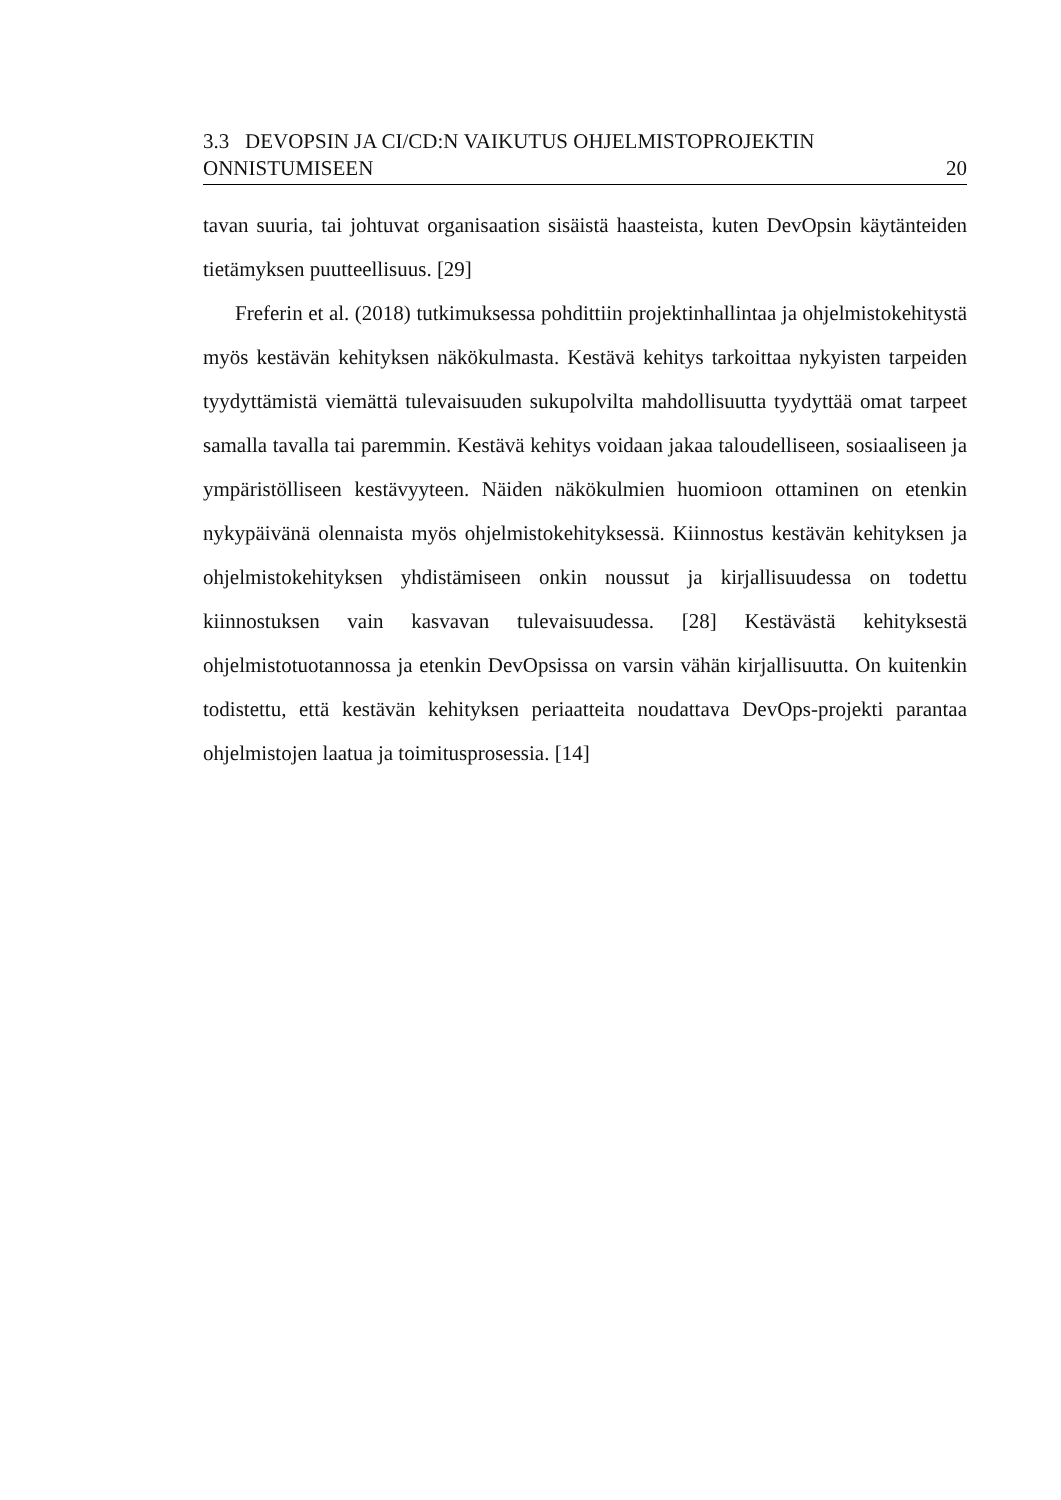3.3 DEVOPSIN JA CI/CD:N VAIKUTUS OHJELMISTOPROJEKTIN
ONNISTUMISEEN 20
tavan suuria, tai johtuvat organisaation sisäistä haasteista, kuten DevOpsin käytänteiden tietämyksen puutteellisuus. [29]
Freferin et al. (2018) tutkimuksessa pohdittiin projektinhallintaa ja ohjelmistokehitystä myös kestävän kehityksen näkökulmasta. Kestävä kehitys tarkoittaa nykyisten tarpeiden tyydyttämistä viemättä tulevaisuuden sukupolvilta mahdollisuutta tyydyttää omat tarpeet samalla tavalla tai paremmin. Kestävä kehitys voidaan jakaa taloudelliseen, sosiaaliseen ja ympäristölliseen kestävyyteen. Näiden näkökulmien huomioon ottaminen on etenkin nykypäivänä olennaista myös ohjelmistokehityksessä. Kiinnostus kestävän kehityksen ja ohjelmistokehityksen yhdistämiseen onkin noussut ja kirjallisuudessa on todettu kiinnostuksen vain kasvavan tulevaisuudessa. [28] Kestävästä kehityksestä ohjelmistotuotannossa ja etenkin DevOpsissa on varsin vähän kirjallisuutta. On kuitenkin todistettu, että kestävän kehityksen periaatteita noudattava DevOps-projekti parantaa ohjelmistojen laatua ja toimitusprosessia. [14]